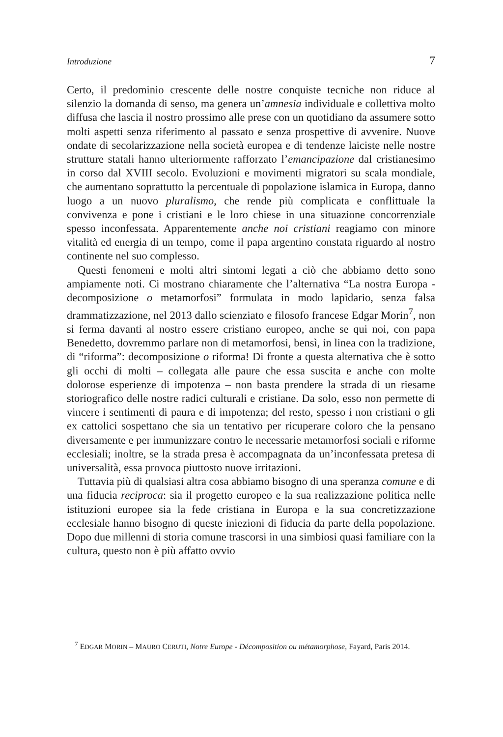Introduzione 7
Certo, il predominio crescente delle nostre conquiste tecniche non riduce al silenzio la domanda di senso, ma genera un’amnesia individuale e collettiva molto diffusa che lascia il nostro prossimo alle prese con un quotidiano da assumere sotto molti aspetti senza riferimento al passato e senza prospettive di avvenire. Nuove ondate di secolarizzazione nella società europea e di tendenze laiciste nelle nostre strutture statali hanno ulteriormente rafforzato l’emancipazione dal cristianesimo in corso dal XVIII secolo. Evoluzioni e movimenti migratori su scala mondiale, che aumentano soprattutto la percentuale di popolazione islamica in Europa, danno luogo a un nuovo pluralismo, che rende più complicata e conflittuale la convivenza e pone i cristiani e le loro chiese in una situazione concorrenziale spesso inconfessata. Apparentemente anche noi cristiani reagiamo con minore vitalità ed energia di un tempo, come il papa argentino constata riguardo al nostro continente nel suo complesso.
Questi fenomeni e molti altri sintomi legati a ciò che abbiamo detto sono ampiamente noti. Ci mostrano chiaramente che l’alternativa “La nostra Europa - decomposizione o metamorfosi” formulata in modo lapidario, senza falsa drammatizzazione, nel 2013 dallo scienziato e filosofo francese Edgar Morin<sup>7</sup>, non si ferma davanti al nostro essere cristiano europeo, anche se qui noi, con papa Benedetto, dovremmo parlare non di metamorfosi, bensì, in linea con la tradizione, di “riforma”: decomposizione o riforma! Di fronte a questa alternativa che è sotto gli occhi di molti – collegata alle paure che essa suscita e anche con molte dolorose esperienze di impotenza – non basta prendere la strada di un riesame storiografico delle nostre radici culturali e cristiane. Da solo, esso non permette di vincere i sentimenti di paura e di impotenza; del resto, spesso i non cristiani o gli ex cattolici sospettano che sia un tentativo per ricuperare coloro che la pensano diversamente e per immunizzare contro le necessarie metamorfosi sociali e riforme ecclesiali; inoltre, se la strada presa è accompagnata da un’inconfessata pretesa di universalità, essa provoca piuttosto nuove irritazioni.
Tuttavia più di qualsiasi altra cosa abbiamo bisogno di una speranza comune e di una fiducia reciproca: sia il progetto europeo e la sua realizzazione politica nelle istituzioni europee sia la fede cristiana in Europa e la sua concretizzazione ecclesiale hanno bisogno di queste iniezioni di fiducia da parte della popolazione. Dopo due millenni di storia comune trascorsi in una simbiosi quasi familiare con la cultura, questo non è più affatto ovvio
<sup>7</sup> EDGAR MORIN – MAURO CERUTI, Notre Europe - Décomposition ou métamorphose, Fayard, Paris 2014.